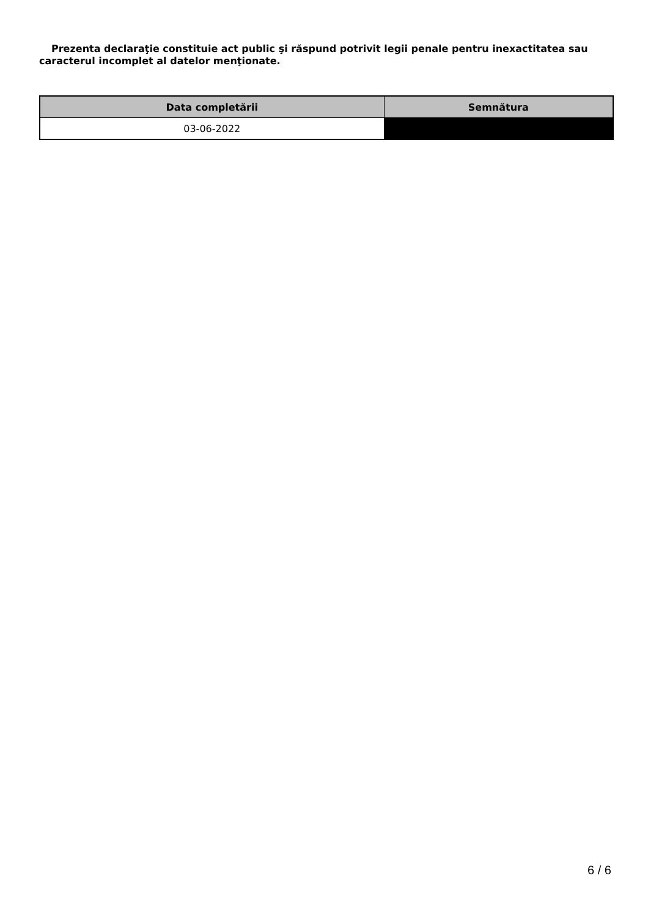Prezenta declaraţie constituie act public şi răspund potrivit legii penale pentru inexactitatea sau caracterul incomplet al datelor menţionate.
| Data completării | Semnătura |
| --- | --- |
| 03-06-2022 | |
6 / 6